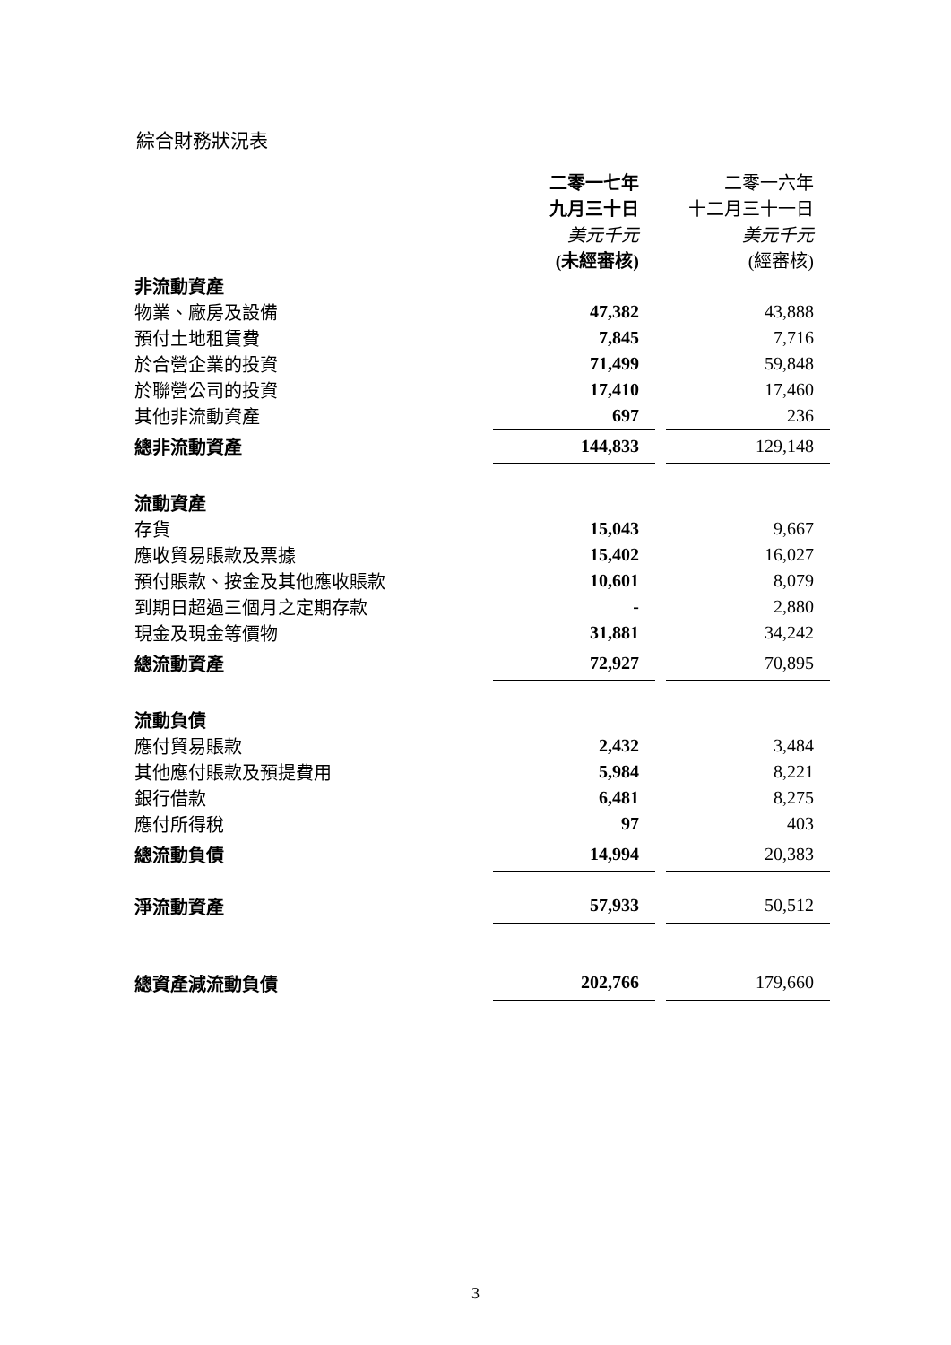綜合財務狀況表
| | 二零一七年 | | 二零一六年 |
| | 九月三十日 | | 十二月三十一日 |
| | 美元千元 | | 美元千元 |
| | (未經審核) | | (經審核) |
| 非流動資產 | | | |
| 物業、廠房及設備 | 47,382 | | 43,888 |
| 預付土地租賃費 | 7,845 | | 7,716 |
| 於合營企業的投資 | 71,499 | | 59,848 |
| 於聯營公司的投資 | 17,410 | | 17,460 |
| 其他非流動資產 | 697 | | 236 |
| 總非流動資產 | 144,833 | | 129,148 |
| 流動資產 | | | |
| 存貨 | 15,043 | | 9,667 |
| 應收貿易賬款及票據 | 15,402 | | 16,027 |
| 預付賬款、按金及其他應收賬款 | 10,601 | | 8,079 |
| 到期日超過三個月之定期存款 | - | | 2,880 |
| 現金及現金等價物 | 31,881 | | 34,242 |
| 總流動資產 | 72,927 | | 70,895 |
| 流動負債 | | | |
| 應付貿易賬款 | 2,432 | | 3,484 |
| 其他應付賬款及預提費用 | 5,984 | | 8,221 |
| 銀行借款 | 6,481 | | 8,275 |
| 應付所得稅 | 97 | | 403 |
| 總流動負債 | 14,994 | | 20,383 |
| 淨流動資產 | 57,933 | | 50,512 |
| 總資產減流動負債 | 202,766 | | 179,660 |
3